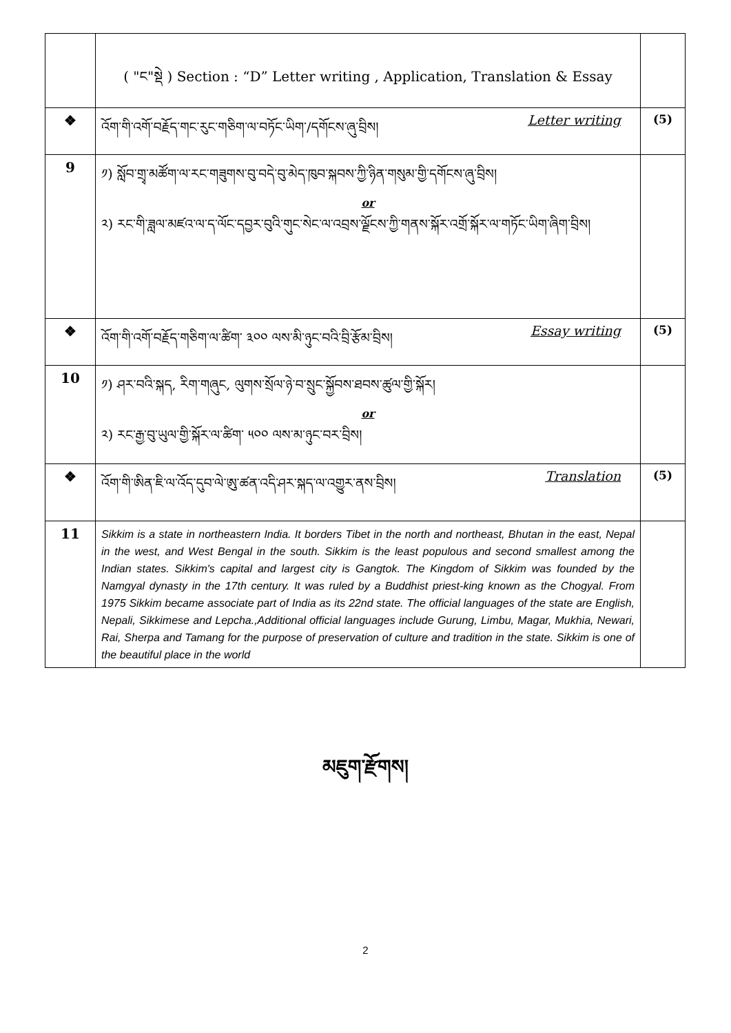| | ( "ང"སྡེ ) Section : “D” Letter writing , Application, Translation & Essay | |
| ❖ | འོག་གི་འགོ་བརྗོད་གང་རུང་གཅིག་ལ་བཏོང་ཡིག་/དགོངས་ཞུ་བྲིས། Letter writing | (5) |
| 9 | ༡) སློབ་གྲྭ་མཚོག་ལ་རང་གཟུགས་བུ་བདེ་བུ་མེད་ཁུབ་སྐབས་ཀྱི་ཉིན་གསུམ་གྱི་དགོངས་ཞུ་བྲིས། or ༢) རང་གི་ཟླལ་མཛའ་ལ་ད་ལོང་དབྱར་བུའི་གུང་སེང་ལ་འབྲས་ལྗོངས་ཀྱི་གནས་སྐོར་འགྲོ་སྐོར་ལ་གཏོང་ཡིག་ཞིག་བྲིས། | |
| ❖ | འོག་གི་འགོ་བརྗོད་གཅིག་ལ་ཚིག་ ༣༠༠ ལས་མི་ཉུང་བའི་བྲི་རྩོམ་བྲིས། Essay writing | (5) |
| 10 | ༡) ཤར་བའི་སྐད, རིག་གཞུང, ལུགས་སྲོལ་ཉེ་བ་སྲུང་སྐྱོབས་ཐབས་ཚུལ་གྱི་སྐོར། or ༢) རང་རྒྱ་བུ་ཡུལ་གྱི་སྐོར་ལ་ཚིག་ ༥༠༠ ལས་མ་ཉུང་བར་བྲིས། | |
| ❖ | འོག་གི་ཨིན་ཇི་ལ་འོད་དུབ་ལེ་ཨུ་ཚན་འདི་ཤར་སྐད་ལ་འགྱུར་ནས་བྲིས། Translation | (5) |
| 11 | Sikkim is a state in northeastern India. It borders Tibet in the north and northeast, Bhutan in the east, Nepal in the west, and West Bengal in the south. Sikkim is the least populous and second smallest among the Indian states. Sikkim's capital and largest city is Gangtok. The Kingdom of Sikkim was founded by the Namgyal dynasty in the 17th century. It was ruled by a Buddhist priest-king known as the Chogyal. From 1975 Sikkim became associate part of India as its 22nd state. The official languages of the state are English, Nepali, Sikkimese and Lepcha.,Additional official languages include Gurung, Limbu, Magar, Mukhia, Newari, Rai, Sherpa and Tamang for the purpose of preservation of culture and tradition in the state. Sikkim is one of the beautiful place in the world | |
མཇུག་རྫོགས།
2